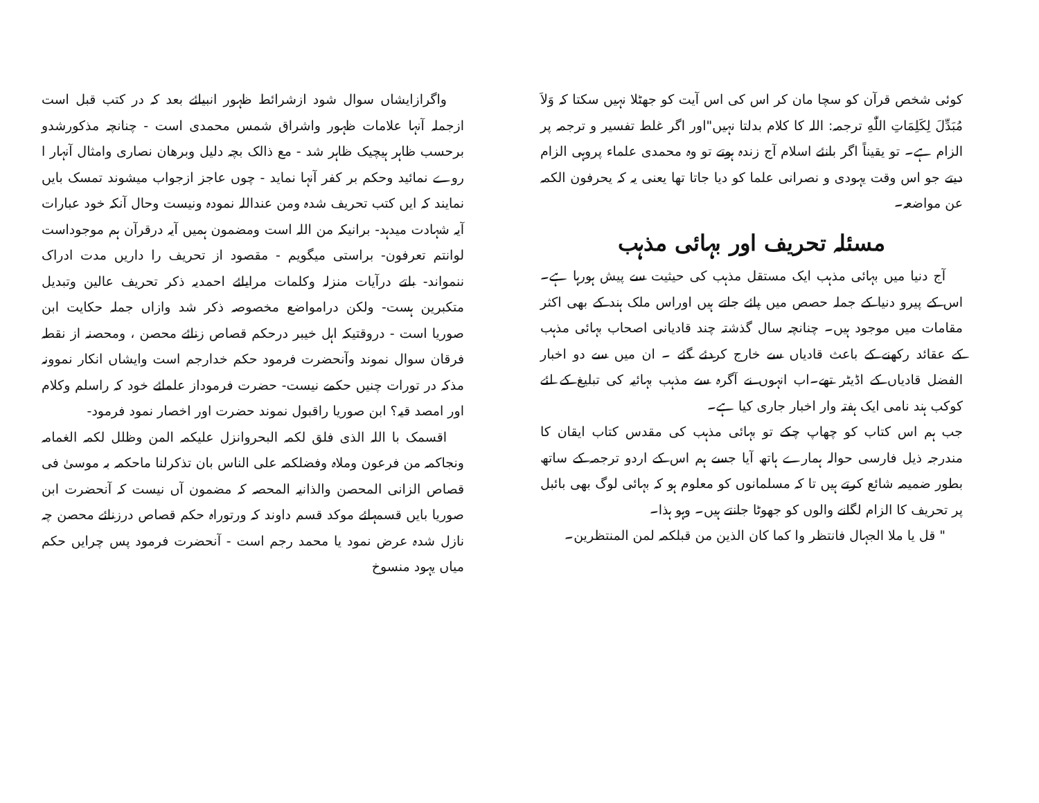کوئی شخص قرآن کو سچا مان کر اس کی اس آیت کو جھٹلا نہیں سکتا کہ وَلاَ مُبَدِّلَ لِكَلِمَاتِ اللّٰهِ ترجمہ: اللہ کا کلام بدلتا نہیں"اور اگر غلط تفسیر و ترجمہ پر الزام ہے۔ تو یقیناً اگر بانئے اسلام آج زندہ ہوتے تو وہ محمدی علماء پروہی الزام دیتے جو اس وقت یہودی و نصرانی علما کو دیا جاتا تھا یعنی یہ کہ یحرفون الکمہ عن مواضعہ۔
مسئلہ تحریف اور بہائی مذہب
آج دنیا میں بہائی مذہب ایک مستقل مذہب کی حیثیت سے پیش ہورہا ہے۔اس کے پیرو دنیا کے جملہ حصص میں پائے جاتے ہیں اوراس ملک ہند کے بھی اکثر مقامات میں موجود ہیں۔ چنانچہ سال گذشتہ چند قادیانی اصحاب بہائی مذہب کے عقائد رکھنے کے باعث قادیاں سے خارج کردئے گئے ۔ ان میں سے دو اخبار الفضل قادیاں کے اڈیٹر تھے۔اب انہوں نے آگرہ سے مذہب بہائیہ کی تبلیغ کے لئے کوکب ہند نامی ایک ہفتہ وار اخبار جاری کیا ہے۔
جب ہم اس کتاب کو چھاپ چکے تو بہائی مذہب کی مقدس کتاب ایقان کا مندرجہ ذیل فارسی حوالہ ہمارے ہاتھ آیا جسے ہم اس کے اردو ترجمہ کے ساتھ بطور ضمیمہ شائع کرتے ہیں تا کہ مسلمانوں کو معلوم ہو کہ بہائی لوگ بھی بائبل پر تحریف کا الزام لگانے والوں کو جھوٹا جانتے ہیں۔ وہو ہذا۔
" قل یا ملا الجہال فانتظر وا کما کان الذین من قبلکمہ لمن المنتظرین۔
واگرازایشاں سوال شود ازشرائط ظہور انبیائے بعد کہ در کتب قبل است ازجملہ آنہا علامات ظہور واشراق شمس محمدی است - چنانچہ مذکورشدو برحسب ظاہر ہیچیک ظاہر شد - مع ذالک بچہ دلیل وبرهان نصاری وامثال آنہار ا روے نمائید وحکم بر کفر آنہا نماید - چوں عاجز ازجواب میشوند تمسک بایں نمایند کہ ایں کتب تحریف شدہ ومن عنداللہ نمودہ ونیست وحال آنکہ خود عبارات آیہ شہادت میدہد- برانیکہ من اللہ است ومضمون ہمیں آیہ درقرآن ہم موجوداست لوانتم تعرفون- براستی میگویم - مقصود از تحریف را داریں مدت ادراک ننمواند- بلتے درآیات منزلہ وکلمات مرایائے احمدیہ ذکر تحریف عالین وتبدیل متکبرین ہست- ولکن درامواضع مخصوصہ ذکر شد وازاں جملہ حکایت ابن صوریا است - دروقتیکہ اہل خیبر درحکم قصاص زنائے محصن ، ومحصنہ از نقطہ فرقان سوال نموند وآنحضرت فرمود حکم خدارجم است وایشاں انکار نموونہ مذکہ در تورات چنیں حکمے نیست- حضرت فرموداز علمائے خود کہ راسلم وکلام اور امصد قیہ؟ ابن صوریا راقبول نموند حضرت اور اخصار نمود فرمود-
اقسمک با اللہ الذی فلق لکمہ البحروانزل علیکمہ المن وظلل لکمہ الغمامہ ونجاکمہ من فرعون وملاہ وفضلکمہ علی الناس بان تذکرلنا ماحکمہ بہ موسیٰ فی قصاص الزانی المحصن والذانیہ المحصہ کہ مضمون آں نیست کہ آنحضرت ابن صوریا بایں قسمہائے موکد قسم داوند کہ ورتوراہ حکم قصاص درزنائے محصن چہ نازل شدہ عرض نمود یا محمد رجم است - آنحضرت فرمود پس چرایں حکم میاں یہود منسوخ